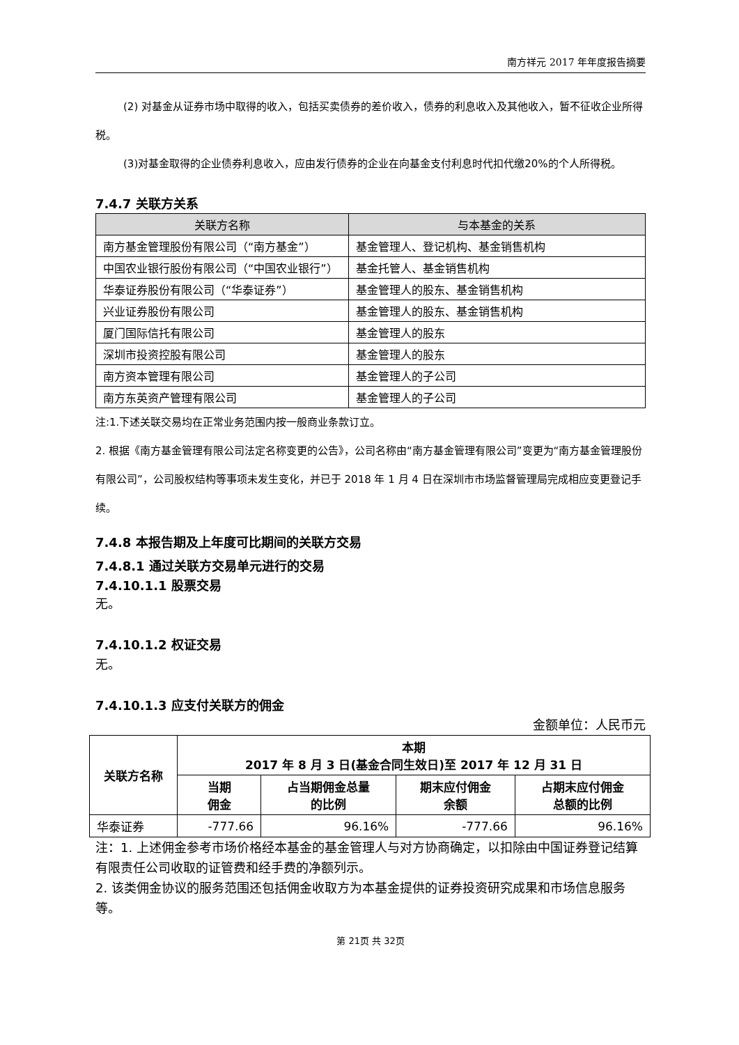南方祥元 2017 年年度报告摘要
(2) 对基金从证券市场中取得的收入，包括买卖债券的差价收入，债券的利息收入及其他收入，暂不征收企业所得税。
(3)对基金取得的企业债券利息收入，应由发行债券的企业在向基金支付利息时代扣代缴20%的个人所得税。
7.4.7 关联方关系
| 关联方名称 | 与本基金的关系 |
| --- | --- |
| 南方基金管理股份有限公司（“南方基金”） | 基金管理人、登记机构、基金销售机构 |
| 中国农业银行股份有限公司（“中国农业银行”） | 基金托管人、基金销售机构 |
| 华泰证券股份有限公司（“华泰证券”） | 基金管理人的股东、基金销售机构 |
| 兴业证券股份有限公司 | 基金管理人的股东、基金销售机构 |
| 厦门国际信托有限公司 | 基金管理人的股东 |
| 深圳市投资控股有限公司 | 基金管理人的股东 |
| 南方资本管理有限公司 | 基金管理人的子公司 |
| 南方东英资产管理有限公司 | 基金管理人的子公司 |
注:1.下述关联交易均在正常业务范围内按一般商业条款订立。
2. 根据《南方基金管理有限公司法定名称变更的公告》，公司名称由“南方基金管理有限公司”变更为“南方基金管理股份有限公司”，公司股权结构等事项未发生变化，并已于 2018 年 1 月 4 日在深圳市市场监督管理局完成相应变更登记手续。
7.4.8 本报告期及上年度可比期间的关联方交易
7.4.8.1 通过关联方交易单元进行的交易
7.4.10.1.1 股票交易
无。
7.4.10.1.2 权证交易
无。
7.4.10.1.3 应支付关联方的佣金
金额单位：人民币元
| 关联方名称 | 本期 2017 年 8 月 3 日(基金合同生效日)至 2017 年 12 月 31 日 | | | |
| | 当期 佣金 | 占当期佣金总量 的比例 | 期末应付佣金 余额 | 占期末应付佣金 总额的比例 |
| 华泰证券 | -777.66 | 96.16% | -777.66 | 96.16% |
注：1. 上述佣金参考市场价格经本基金的基金管理人与对方协商确定，以扣除由中国证券登记结算有限责任公司收取的证管费和经手费的净额列示。
2. 该类佣金协议的服务范围还包括佣金收取方为本基金提供的证券投资研究成果和市场信息服务等。
第 21页 共 32页